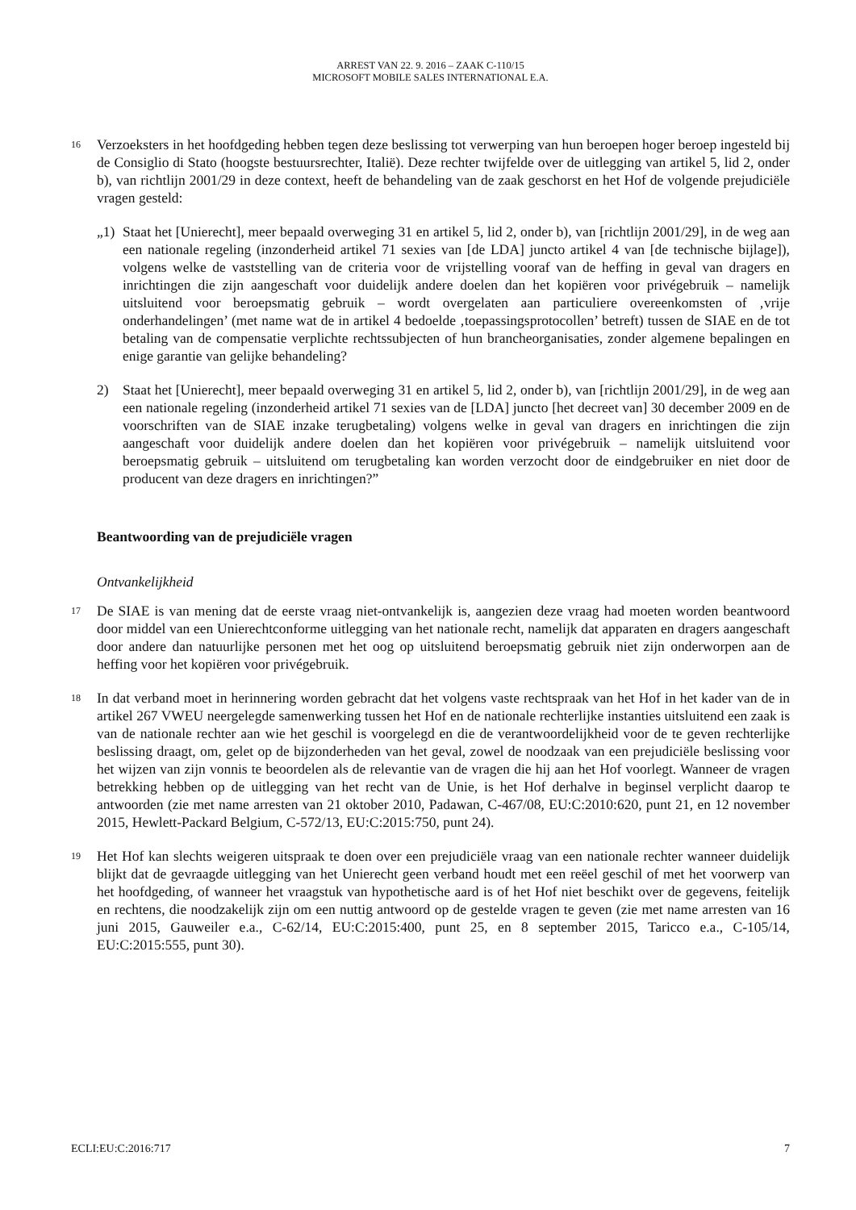ARREST VAN 22. 9. 2016 – ZAAK C-110/15
MICROSOFT MOBILE SALES INTERNATIONAL E.A.
16
Verzoeksters in het hoofdgeding hebben tegen deze beslissing tot verwerping van hun beroepen hoger beroep ingesteld bij de Consiglio di Stato (hoogste bestuursrechter, Italië). Deze rechter twijfelde over de uitlegging van artikel 5, lid 2, onder b), van richtlijn 2001/29 in deze context, heeft de behandeling van de zaak geschorst en het Hof de volgende prejudiciële vragen gesteld:
„1) Staat het [Unierecht], meer bepaald overweging 31 en artikel 5, lid 2, onder b), van [richtlijn 2001/29], in de weg aan een nationale regeling (inzonderheid artikel 71 sexies van [de LDA] juncto artikel 4 van [de technische bijlage]), volgens welke de vaststelling van de criteria voor de vrijstelling vooraf van de heffing in geval van dragers en inrichtingen die zijn aangeschaft voor duidelijk andere doelen dan het kopiëren voor privégebruik – namelijk uitsluitend voor beroepsmatig gebruik – wordt overgelaten aan particuliere overeenkomsten of ‚vrije onderhandelingen’ (met name wat de in artikel 4 bedoelde ‚toepassingsprotocollen’ betreft) tussen de SIAE en de tot betaling van de compensatie verplichte rechtssubjecten of hun brancheorganisaties, zonder algemene bepalingen en enige garantie van gelijke behandeling?
2) Staat het [Unierecht], meer bepaald overweging 31 en artikel 5, lid 2, onder b), van [richtlijn 2001/29], in de weg aan een nationale regeling (inzonderheid artikel 71 sexies van de [LDA] juncto [het decreet van] 30 december 2009 en de voorschriften van de SIAE inzake terugbetaling) volgens welke in geval van dragers en inrichtingen die zijn aangeschaft voor duidelijk andere doelen dan het kopiëren voor privégebruik – namelijk uitsluitend voor beroepsmatig gebruik – uitsluitend om terugbetaling kan worden verzocht door de eindgebruiker en niet door de producent van deze dragers en inrichtingen?”
Beantwoording van de prejudiciële vragen
Ontvankelijkheid
17
De SIAE is van mening dat de eerste vraag niet-ontvankelijk is, aangezien deze vraag had moeten worden beantwoord door middel van een Unierechtconforme uitlegging van het nationale recht, namelijk dat apparaten en dragers aangeschaft door andere dan natuurlijke personen met het oog op uitsluitend beroepsmatig gebruik niet zijn onderworpen aan de heffing voor het kopiëren voor privégebruik.
18
In dat verband moet in herinnering worden gebracht dat het volgens vaste rechtspraak van het Hof in het kader van de in artikel 267 VWEU neergelegde samenwerking tussen het Hof en de nationale rechterlijke instanties uitsluitend een zaak is van de nationale rechter aan wie het geschil is voorgelegd en die de verantwoordelijkheid voor de te geven rechterlijke beslissing draagt, om, gelet op de bijzonderheden van het geval, zowel de noodzaak van een prejudiciële beslissing voor het wijzen van zijn vonnis te beoordelen als de relevantie van de vragen die hij aan het Hof voorlegt. Wanneer de vragen betrekking hebben op de uitlegging van het recht van de Unie, is het Hof derhalve in beginsel verplicht daarop te antwoorden (zie met name arresten van 21 oktober 2010, Padawan, C-467/08, EU:C:2010:620, punt 21, en 12 november 2015, Hewlett-Packard Belgium, C-572/13, EU:C:2015:750, punt 24).
19
Het Hof kan slechts weigeren uitspraak te doen over een prejudiciële vraag van een nationale rechter wanneer duidelijk blijkt dat de gevraagde uitlegging van het Unierecht geen verband houdt met een reëel geschil of met het voorwerp van het hoofdgeding, of wanneer het vraagstuk van hypothetische aard is of het Hof niet beschikt over de gegevens, feitelijk en rechtens, die noodzakelijk zijn om een nuttig antwoord op de gestelde vragen te geven (zie met name arresten van 16 juni 2015, Gauweiler e.a., C-62/14, EU:C:2015:400, punt 25, en 8 september 2015, Taricco e.a., C-105/14, EU:C:2015:555, punt 30).
ECLI:EU:C:2016:717 7